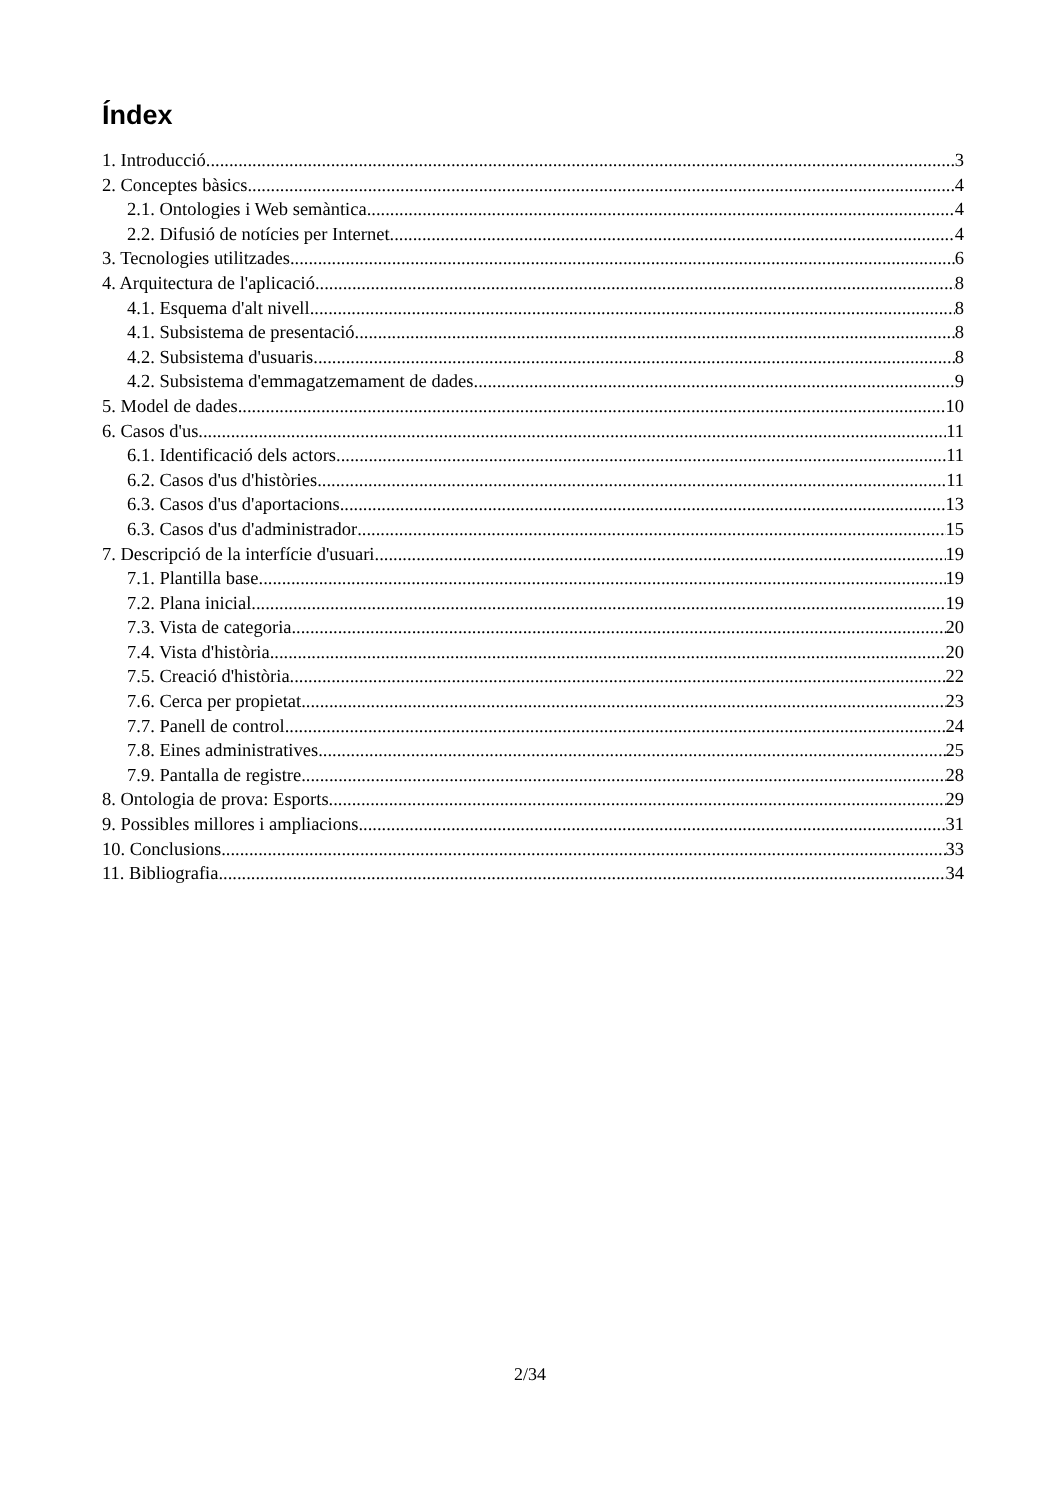Índex
1. Introducció 3
2. Conceptes bàsics 4
2.1. Ontologies i Web semàntica 4
2.2. Difusió de notícies per Internet 4
3. Tecnologies utilitzades 6
4. Arquitectura de l'aplicació 8
4.1. Esquema d'alt nivell 8
4.1. Subsistema de presentació 8
4.2. Subsistema d'usuaris 8
4.2. Subsistema d'emmagatzemament de dades 9
5. Model de dades 10
6. Casos d'us 11
6.1. Identificació dels actors 11
6.2. Casos d'us d'històries 11
6.3. Casos d'us d'aportacions 13
6.3. Casos d'us d'administrador 15
7. Descripció de la interfície d'usuari 19
7.1. Plantilla base 19
7.2. Plana inicial 19
7.3. Vista de categoria 20
7.4. Vista d'història 20
7.5. Creació d'història 22
7.6. Cerca per propietat 23
7.7. Panell de control 24
7.8. Eines administratives 25
7.9. Pantalla de registre 28
8. Ontologia de prova: Esports 29
9. Possibles millores i ampliacions 31
10. Conclusions 33
11. Bibliografia 34
2/34